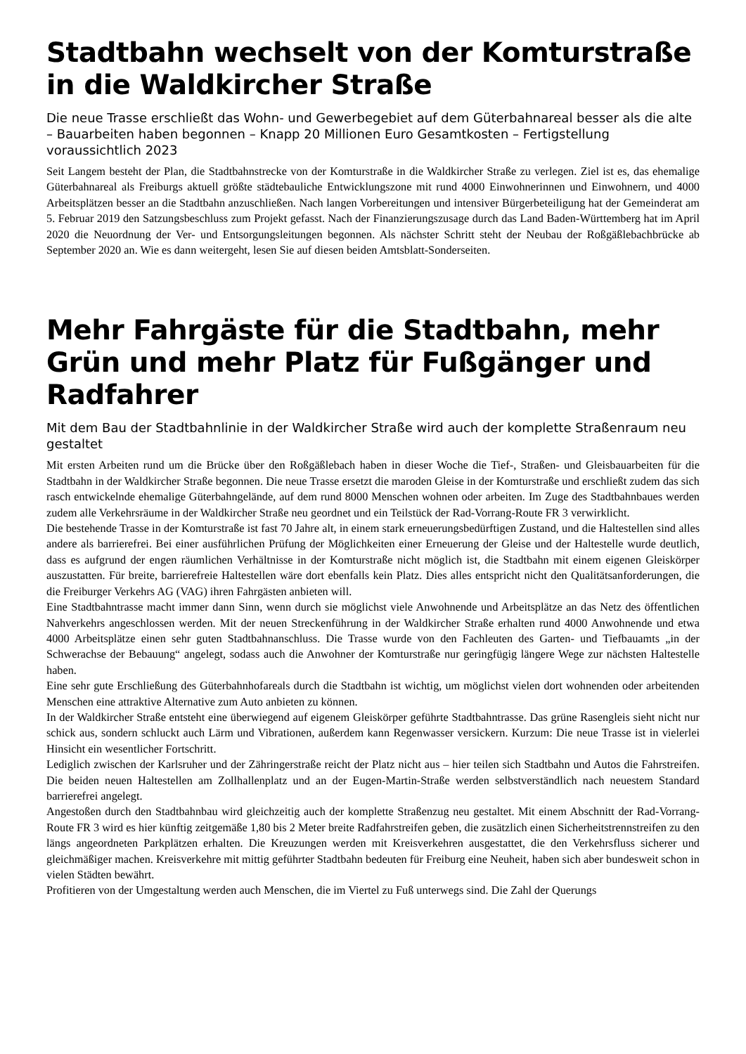Stadtbahn wechselt von der Komtur­straße in die Waldkircher Straße
Die neue Trasse erschließt das Wohn- und Gewerbegebiet auf dem Güterbahnareal besser als die alte – Bauarbeiten haben begonnen – Knapp 20 Millionen Euro Gesamtkosten – Fertig­stellung voraussichtlich 2023
Seit Langem besteht der Plan, die Stadtbahnstrecke von der Komturstraße in die Waldkircher Straße zu verlegen. Ziel ist es, das ehemalige Güterbahnareal als Freiburgs aktuell größte städtebauliche Entwicklungszone mit rund 4000 Einwoh­nerinnen und Einwohnern, und 4000 Arbeitsplätzen besser an die Stadtbahn anzuschließen. Nach langen Vorbereitungen und intensiver Bürgerbeteiligung hat der Gemeinderat am 5. Februar 2019 den Satzungsbeschluss zum Projekt gefasst. Nach der Finanzierungszusage durch das Land Baden-Württemberg hat im April 2020 die Neuordnung der Ver- und Entsorgungsleitungen begonnen. Als nächster Schritt steht der Neubau der Roßgäßlebachbrücke ab September 2020 an. Wie es dann weitergeht, lesen Sie auf diesen beiden Amtsblatt-Sonderseiten.
Mehr Fahrgäste für die Stadtbahn, mehr Grün und mehr Platz für Fußgänger und Radfahrer
Mit dem Bau der Stadtbahnlinie in der Waldkircher Straße wird auch der komplette Straßen­raum neu gestaltet
Mit ersten Arbeiten rund um die Brücke über den Roßgäßlebach haben in dieser Woche die Tief-, Straßen- und Gleis­bauarbeiten für die Stadtbahn in der Waldkircher Straße begonnen. Die neue Trasse ersetzt die maroden Gleise in der Komturstraße und erschließt zudem das sich rasch entwickelnde ehemalige Güterbahngelände, auf dem rund 8000 Men­schen wohnen oder arbeiten. Im Zuge des Stadtbahnbaues werden zudem alle Verkehrsräume in der Waldkircher Straße neu geordnet und ein Teilstück der Rad-Vorrang-Route FR 3 verwirklicht.
Die bestehende Trasse in der Komturstraße ist fast 70 Jahre alt, in einem stark erneuerungsbedürftigen Zustand, und die Haltestellen sind alles andere als barrierefrei. Bei einer ausführlichen Prüfung der Möglichkeiten einer Erneuerung der Gleise und der Haltestelle wurde deutlich, dass es aufgrund der engen räumlichen Verhältnisse in der Komturstraße nicht möglich ist, die Stadtbahn mit einem eigenen Gleiskörper auszustatten. Für breite, barrierefreie Haltestellen wäre dort ebenfalls kein Platz. Dies alles entspricht nicht den Qualitätsanforderungen, die die Freiburger Verkehrs AG (VAG) ihren Fahrgästen anbieten will.
Eine Stadtbahntrasse macht immer dann Sinn, wenn durch sie möglichst viele Anwohnende und Arbeitsplätze an das Netz des öffentlichen Nahverkehrs angeschlossen werden. Mit der neuen Streckenführung in der Waldkircher Straße er­halten rund 4000 Anwohnende und etwa 4000 Arbeitsplätze einen sehr guten Stadtbahnanschluss. Die Trasse wurde von den Fachleuten des Garten- und Tiefbauamts „in der Schwerachse der Bebauung“ angelegt, sodass auch die Anwohner der Komturstraße nur geringfügig längere Wege zur nächsten Haltestelle haben.
Eine sehr gute Erschließung des Güterbahnhofareals durch die Stadtbahn ist wichtig, um möglichst vielen dort wohnen­den oder arbeitenden Menschen eine attraktive Alternative zum Auto anbieten zu können.
In der Waldkircher Straße entsteht eine überwiegend auf eigenem Gleiskörper geführte Stadtbahntrasse. Das grüne Rasengleis sieht nicht nur schick aus, sondern schluckt auch Lärm und Vibrationen, außerdem kann Regenwasser ver­sickern. Kurzum: Die neue Trasse ist in vielerlei Hinsicht ein wesentlicher Fortschritt.
Lediglich zwischen der Karlsruher und der Zähringerstraße reicht der Platz nicht aus – hier teilen sich Stadtbahn und Autos die Fahrstreifen. Die beiden neuen Haltestellen am Zollhallenplatz und an der Eugen-Martin-Straße werden selbstverständlich nach neuestem Standard barrierefrei angelegt.
Angestoßen durch den Stadtbahnbau wird gleichzeitig auch der komplette Straßenzug neu gestaltet. Mit einem Ab­schnitt der Rad-Vorrang-Route FR 3 wird es hier künftig zeitgemäße 1,80 bis 2 Meter breite Radfahrstreifen geben, die zusätzlich einen Sicherheitstrennstreifen zu den längs angeordneten Parkplätzen erhalten. Die Kreuzungen werden mit Kreisverkehren ausgestattet, die den Verkehrsfluss sicherer und gleichmäßiger machen. Kreisverkehre mit mittig geführter Stadtbahn bedeuten für Freiburg eine Neuheit, haben sich aber bundesweit schon in vielen Städten bewährt.
Profitieren von der Umgestaltung werden auch Menschen, die im Viertel zu Fuß unterwegs sind. Die Zahl der Querungs